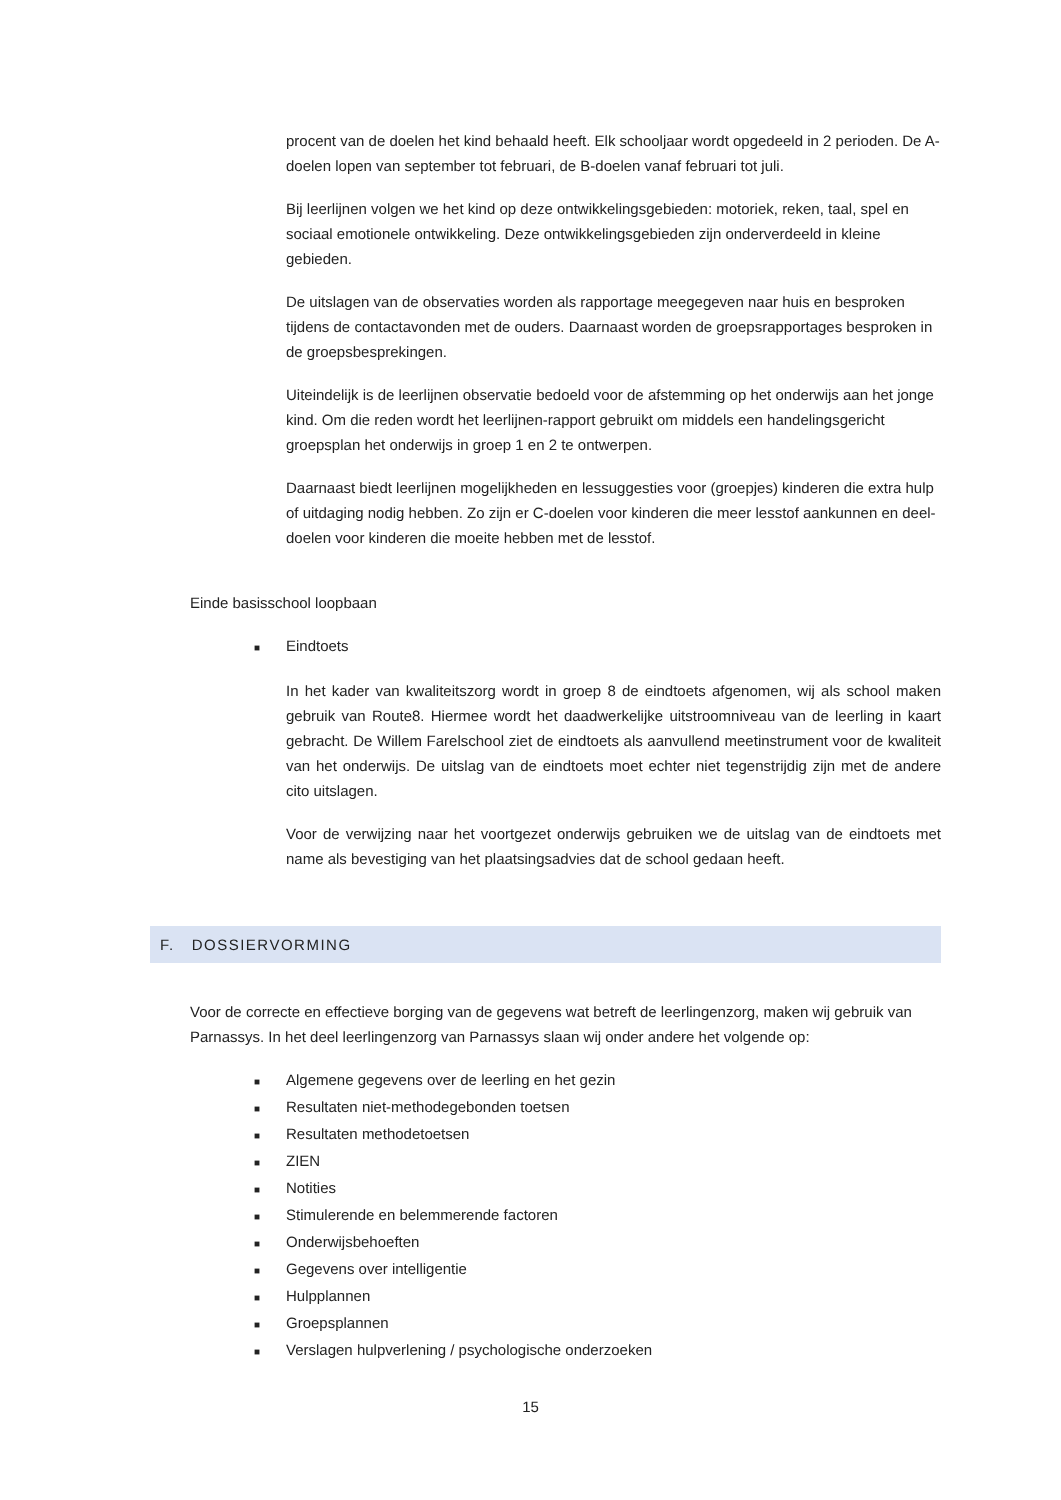procent van de doelen het kind behaald heeft. Elk schooljaar wordt opgedeeld in 2 perioden. De A-doelen lopen van september tot februari, de B-doelen vanaf februari tot juli.
Bij leerlijnen volgen we het kind op deze ontwikkelingsgebieden: motoriek, reken, taal, spel en sociaal emotionele ontwikkeling. Deze ontwikkelingsgebieden zijn onderverdeeld in kleine gebieden.
De uitslagen van de observaties worden als rapportage meegegeven naar huis en besproken tijdens de contactavonden met de ouders. Daarnaast worden de groepsrapportages besproken in de groepsbesprekingen.
Uiteindelijk is de leerlijnen observatie bedoeld voor de afstemming op het onderwijs aan het jonge kind. Om die reden wordt het leerlijnen-rapport gebruikt om middels een handelingsgericht groepsplan het onderwijs in groep 1 en 2 te ontwerpen.
Daarnaast biedt leerlijnen mogelijkheden en lessuggesties voor (groepjes) kinderen die extra hulp of uitdaging nodig hebben. Zo zijn er C-doelen voor kinderen die meer lesstof aankunnen en deel-doelen voor kinderen die moeite hebben met de lesstof.
Einde basisschool loopbaan
■ Eindtoets
In het kader van kwaliteitszorg wordt in groep 8 de eindtoets afgenomen, wij als school maken gebruik van Route8. Hiermee wordt het daadwerkelijke uitstroomniveau van de leerling in kaart gebracht. De Willem Farelschool ziet de eindtoets als aanvullend meetinstrument voor de kwaliteit van het onderwijs. De uitslag van de eindtoets moet echter niet tegenstrijdig zijn met de andere cito uitslagen.
Voor de verwijzing naar het voortgezet onderwijs gebruiken we de uitslag van de eindtoets met name als bevestiging van het plaatsingsadvies dat de school gedaan heeft.
F. DOSSIERVORMING
Voor de correcte en effectieve borging van de gegevens wat betreft de leerlingenzorg, maken wij gebruik van Parnassys. In het deel leerlingenzorg van Parnassys slaan wij onder andere het volgende op:
■ Algemene gegevens over de leerling en het gezin
■ Resultaten niet-methodegebonden toetsen
■ Resultaten methodetoetsen
■ ZIEN
■ Notities
■ Stimulerende en belemmerende factoren
■ Onderwijsbehoeften
■ Gegevens over intelligentie
■ Hulpplannen
■ Groepsplannen
■ Verslagen hulpverlening / psychologische onderzoeken
15